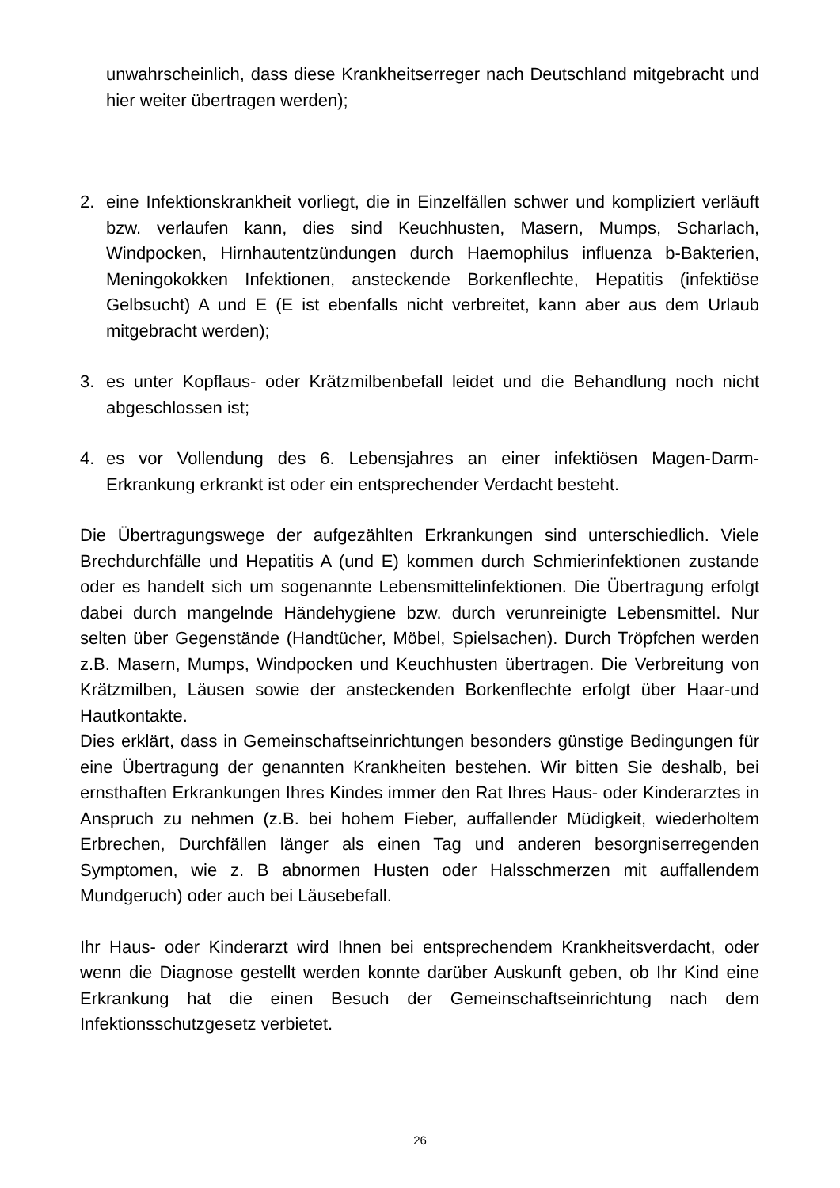unwahrscheinlich, dass diese Krankheitserreger nach Deutschland mitgebracht und hier weiter übertragen werden);
2. eine Infektionskrankheit vorliegt, die in Einzelfällen schwer und kompliziert verläuft bzw. verlaufen kann, dies sind Keuchhusten, Masern, Mumps, Scharlach, Windpocken, Hirnhautentzündungen durch Haemophilus influenza b-Bakterien, Meningokokken Infektionen, ansteckende Borkenflechte, Hepatitis (infektiöse Gelbsucht) A und E (E ist ebenfalls nicht verbreitet, kann aber aus dem Urlaub mitgebracht werden);
3. es unter Kopflaus- oder Krätzmilbenbefall leidet und die Behandlung noch nicht abgeschlossen ist;
4. es vor Vollendung des 6. Lebensjahres an einer infektiösen Magen-Darm-Erkrankung erkrankt ist oder ein entsprechender Verdacht besteht.
Die Übertragungswege der aufgezählten Erkrankungen sind unterschiedlich. Viele Brechdurchfälle und Hepatitis A (und E) kommen durch Schmierinfektionen zustande oder es handelt sich um sogenannte Lebensmittelinfektionen. Die Übertragung erfolgt dabei durch mangelnde Händehygiene bzw. durch verunreinigte Lebensmittel. Nur selten über Gegenstände (Handtücher, Möbel, Spielsachen). Durch Tröpfchen werden z.B. Masern, Mumps, Windpocken und Keuchhusten übertragen. Die Verbreitung von Krätzmilben, Läusen sowie der ansteckenden Borkenflechte erfolgt über Haar-und Hautkontakte.
Dies erklärt, dass in Gemeinschaftseinrichtungen besonders günstige Bedingungen für eine Übertragung der genannten Krankheiten bestehen. Wir bitten Sie deshalb, bei ernsthaften Erkrankungen Ihres Kindes immer den Rat Ihres Haus- oder Kinderarztes in Anspruch zu nehmen (z.B. bei hohem Fieber, auffallender Müdigkeit, wiederholtem Erbrechen, Durchfällen länger als einen Tag und anderen besorgniserregenden Symptomen, wie z. B abnormen Husten oder Halsschmerzen mit auffallendem Mundgeruch) oder auch bei Läusebefall.
Ihr Haus- oder Kinderarzt wird Ihnen bei entsprechendem Krankheitsverdacht, oder wenn die Diagnose gestellt werden konnte darüber Auskunft geben, ob Ihr Kind eine Erkrankung hat die einen Besuch der Gemeinschaftseinrichtung nach dem Infektionsschutzgesetz verbietet.
26